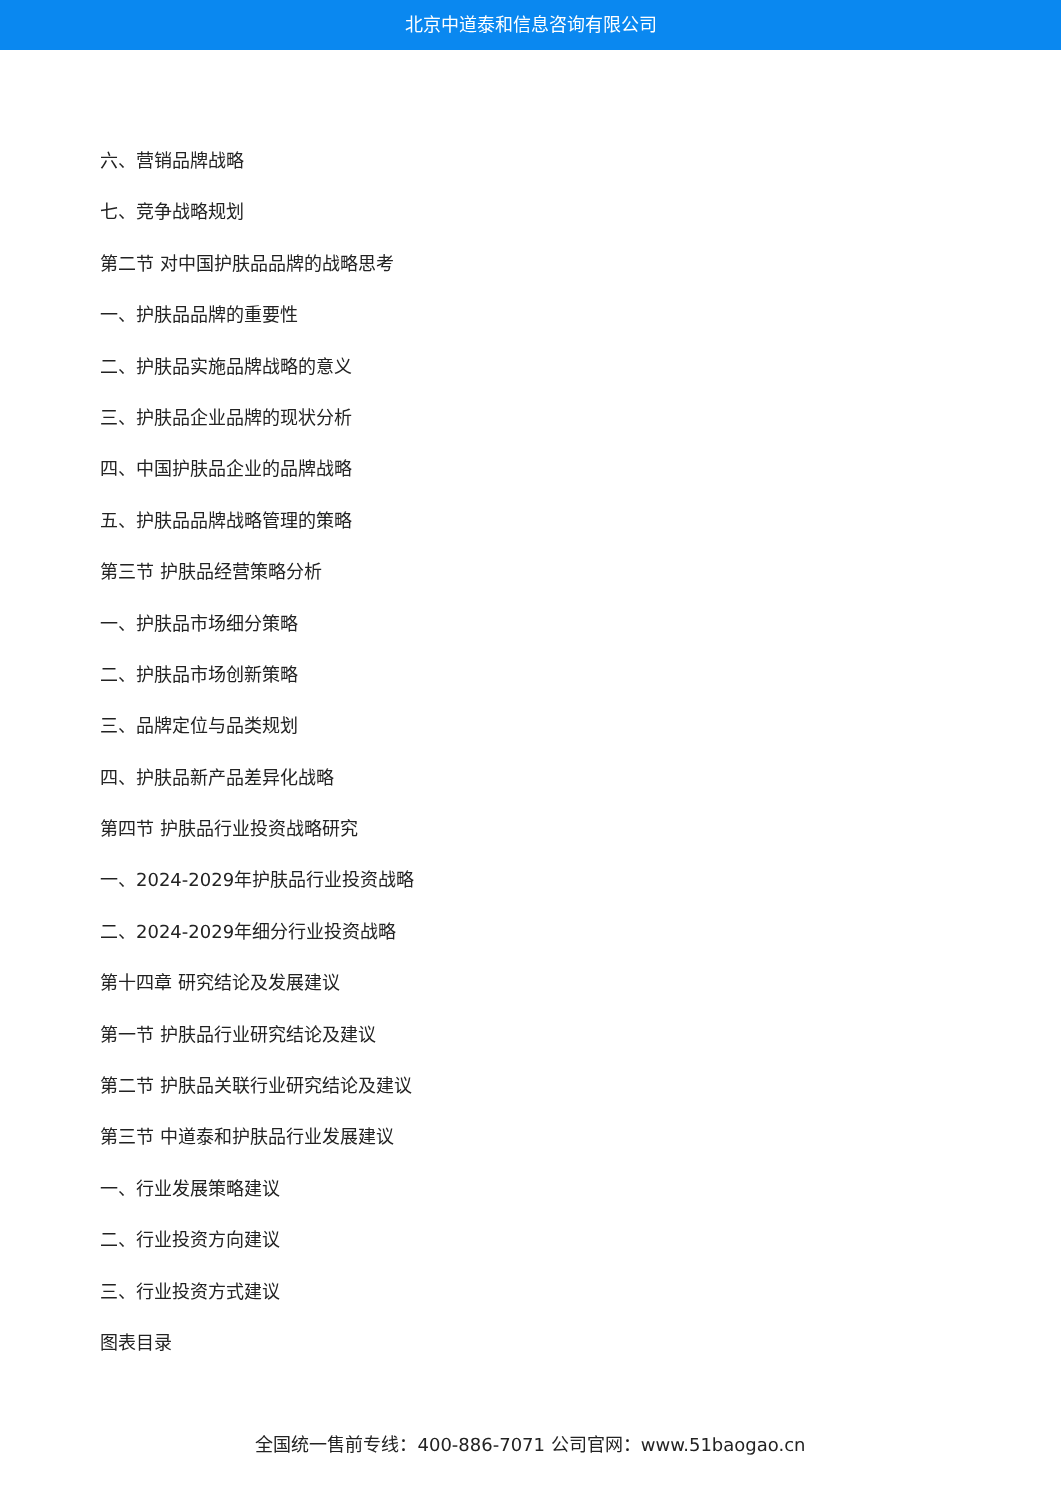北京中道泰和信息咨询有限公司
六、营销品牌战略
七、竞争战略规划
第二节 对中国护肤品品牌的战略思考
一、护肤品品牌的重要性
二、护肤品实施品牌战略的意义
三、护肤品企业品牌的现状分析
四、中国护肤品企业的品牌战略
五、护肤品品牌战略管理的策略
第三节 护肤品经营策略分析
一、护肤品市场细分策略
二、护肤品市场创新策略
三、品牌定位与品类规划
四、护肤品新产品差异化战略
第四节 护肤品行业投资战略研究
一、2024-2029年护肤品行业投资战略
二、2024-2029年细分行业投资战略
第十四章 研究结论及发展建议
第一节 护肤品行业研究结论及建议
第二节 护肤品关联行业研究结论及建议
第三节 中道泰和护肤品行业发展建议
一、行业发展策略建议
二、行业投资方向建议
三、行业投资方式建议
图表目录
全国统一售前专线：400-886-7071 公司官网：www.51baogao.cn